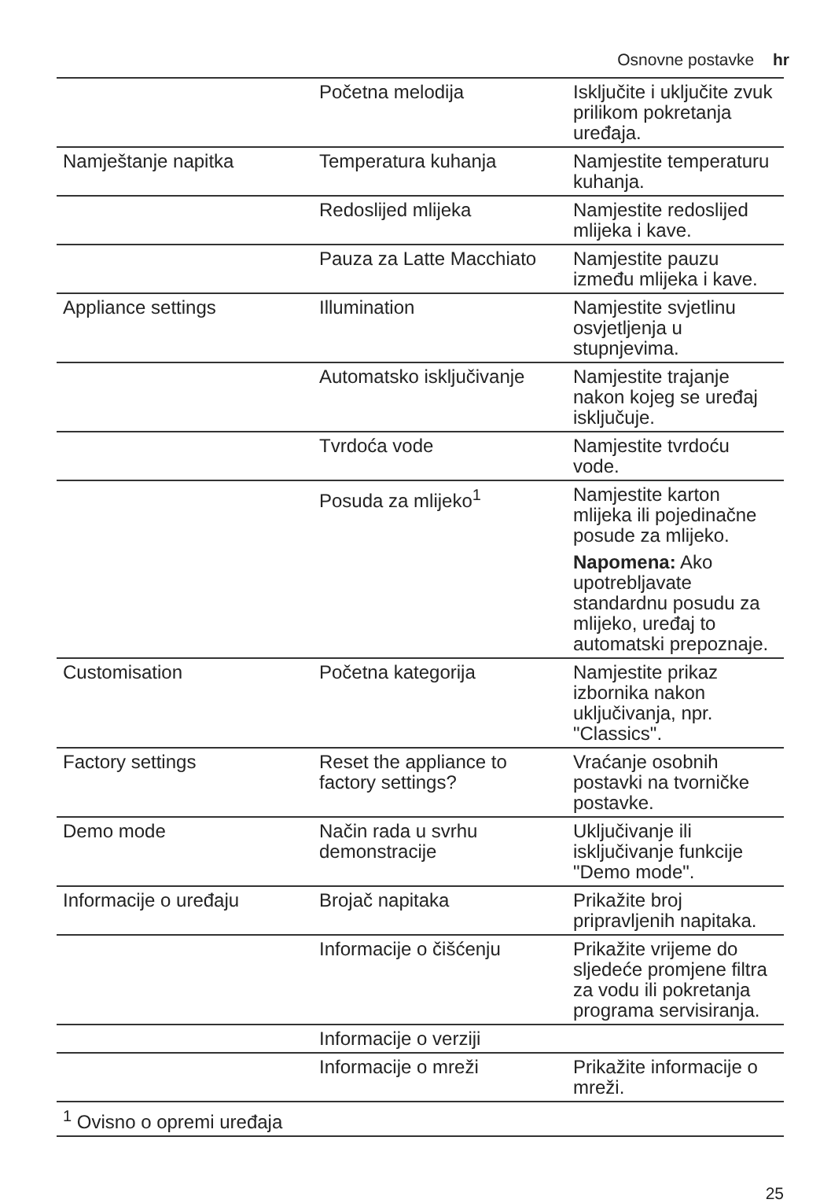Osnovne postavke hr
| | Početna melodija | Isključite i uključite zvuk prilikom pokretanja uređaja. |
| Namještanje napitka | Temperatura kuhanja | Namjestite temperaturu kuhanja. |
| | Redoslijed mlijeka | Namjestite redoslijed mlijeka i kave. |
| | Pauza za Latte Macchiato | Namjestite pauzu između mlijeka i kave. |
| Appliance settings | Illumination | Namjestite svjetlinu osvjetljenja u stupnjevima. |
| | Automatsko isključivanje | Namjestite trajanje nakon kojeg se uređaj isključuje. |
| | Tvrdoća vode | Namjestite tvrdoću vode. |
| | Posuda za mlijeko<sup>1</sup> | Namjestite karton mlijeka ili pojedinačne posude za mlijeko. Napomena: Ako upotrebljavate standardnu posudu za mlijeko, uređaj to automatski prepoznaje. |
| Customisation | Početna kategorija | Namjestite prikaz izbornika nakon uključivanja, npr. "Classics". |
| Factory settings | Reset the appliance to factory settings? | Vraćanje osobnih postavki na tvorničke postavke. |
| Demo mode | Način rada u svrhu demonstracije | Uključivanje ili isključivanje funkcije "Demo mode". |
| Informacije o uređaju | Brojač napitaka | Prikažite broj pripravljenih napitaka. |
| | Informacije o čišćenju | Prikažite vrijeme do sljedeće promjene filtra za vodu ili pokretanja programa servisiranja. |
| | Informacije o verziji | |
| | Informacije o mreži | Prikažite informacije o mreži. |
| <sup>1</sup> Ovisno o opremi uređaja | | |
25